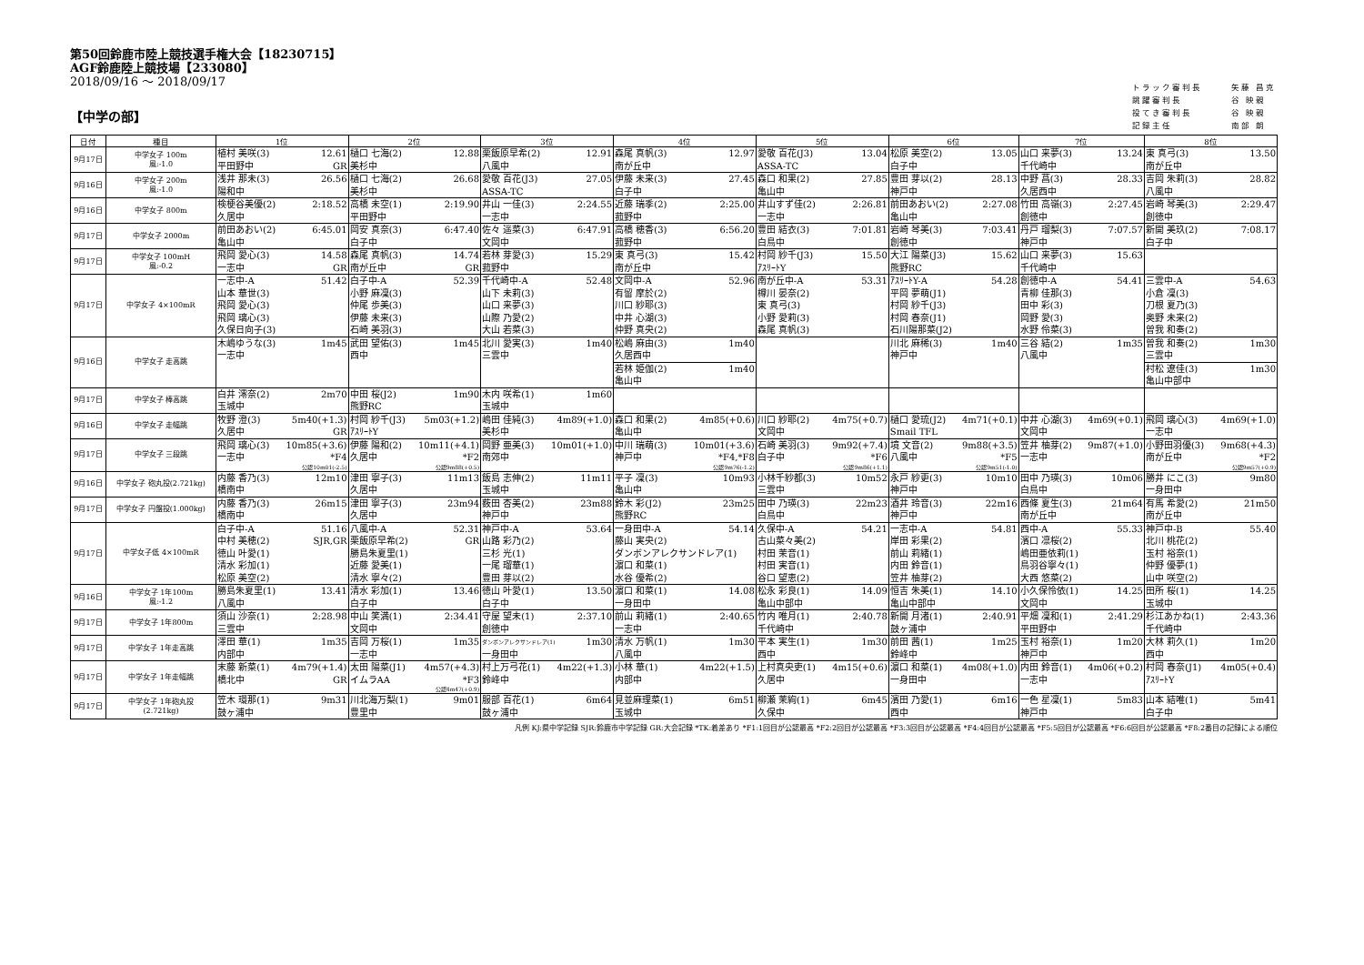第50回鈴鹿市陸上競技選手権大会【18230715】
AGF鈴鹿陸上競技場【233080】
2018/09/16 ～ 2018/09/17
【中学の部】
| トラック審判長 | 矢藤 昌克 |
| 跳躍審判長 | 谷 映親 |
| 投てき審判長 | 谷 映親 |
| 記録主任 | 南部 朗 |
| 日付 | 種目 | 1位 | 2位 | 3位 | 4位 | 5位 | 6位 | 7位 | 8位 |
| --- | --- | --- | --- | --- | --- | --- | --- | --- | --- |
| 9月17日 | 中学女子 100m 風:-1.0 | 植村 美咲(3) 12.61 平田野中 GR | 樋口 七海(2) 12.88 美杉中 | 栗飯原早希(2) 12.91 八風中 | 森尾 真帆(3) 12.97 南が丘中 | 愛敬 百花(J3) 13.04 ASSA-TC | 松原 美空(2) 13.05 白子中 | 山口 来夢(3) 13.24 千代崎中 | 東 真弓(3) 13.50 南が丘中 |
| 9月16日 | 中学女子 200m 風:-1.0 | 浅井 那未(3) 26.56 陽和中 | 樋口 七海(2) 26.68 美杉中 | 愛敬 百花(J3) 27.05 ASSA-TC | 伊藤 未来(3) 27.45 白子中 | 森口 和果(2) 27.85 亀山中 | 豊田 芽以(2) 28.13 神戸中 | 中野 菖(3) 28.33 久居西中 | 吉岡 朱莉(3) 28.82 八風中 |
| 9月16日 | 中学女子 800m | 検梗谷美優(2) 2:18.52 久居中 | 高橋 未空(1) 2:19.90 平田野中 | 井山 一佳(3) 2:24.55 一志中 | 近藤 瑞季(2) 2:25.00 菰野中 | 井山すず佳(2) 2:26.81 一志中 | 前田あおい(2) 2:27.08 亀山中 | 竹田 高嶺(3) 2:27.45 創徳中 | 岩崎 琴美(3) 2:29.47 創徳中 |
| 9月17日 | 中学女子 2000m | 前田あおい(2) 6:45.01 亀山中 | 岡安 真奈(3) 6:47.40 白子中 | 佐々 遥菜(3) 6:47.91 文岡中 | 高橋 穂香(3) 6:56.20 菰野中 | 豊田 結衣(3) 7:01.81 白鳥中 | 岩崎 琴美(3) 7:03.41 創徳中 | 丹戸 瑠梨(3) 7:07.57 神戸中 | 新開 美玖(2) 7:08.17 白子中 |
| 9月17日 | 中学女子 100mH 風:-0.2 | 飛岡 愛心(3) 14.58 一志中 GR | 森尾 真帆(3) 14.74 南が丘中 GR | 若林 芽愛(3) 15.29 菰野中 | 東 真弓(3) 15.42 南が丘中 | 村岡 紗千(J3) 15.50 ｱｽﾘｰﾄY | 大江 陽菜(J3) 15.62 熊野RC | 山口 来夢(3) 15.63 千代崎中 | |
| 9月17日 | 中学女子 4×100mR | 一志中-A 51.42 山本 華世(3) 飛岡 愛心(3) 飛岡 璃心(3) 久保日向子(3) | 白子中-A 52.39 小野 麻凜(3) 仲尾 歩美(3) 伊藤 未来(3) 石崎 美羽(3) | 千代崎中-A 52.48 山下 未莉(3) 山口 来夢(3) 山際 乃愛(2) 大山 若菜(3) | 文岡中-A 52.96 有留 摩於(2) 川口 紗耶(3) 中井 心湖(3) 仲野 真央(2) | 南が丘中-A 53.31 樽川 晏奈(2) 東 真弓(3) 小野 愛莉(3) 森尾 真帆(3) | ｱｽﾘｰﾄY-A 54.28 平岡 夢萌(J1) 村岡 紗千(J3) 村岡 春奈(J1) 石川陽那菜(J2) | 創徳中-A 54.41 青柳 佳那(3) 田中 彩(3) 岡野 愛(3) 水野 伶菜(3) | 三雲中-A 54.63 小倉 凜(3) 刀根 夏乃(3) 奥野 未来(2) 曽我 和奏(2) |
| 9月16日 | 中学女子 走高跳 | 木嶋ゆうな(3) 1m45 一志中 | 武田 望佑(3) 1m45 西中 | 北川 愛実(3) 1m40 三雲中 | 松嶋 麻由(3) 1m40 久居西中 若林 姫伽(2) 1m40 亀山中 | | 川北 麻稀(3) 1m40 神戸中 | 三谷 結(2) 1m35 八風中 | 曽我 和奏(2) 1m30 三雲中 村松 遼佳(3) 1m30 亀山中部中 |
| 9月17日 | 中学女子 棒高跳 | 白井 澪奈(2) 2m70 玉城中 | 中田 桜(J2) 1m90 熊野RC | 木内 咲希(1) 1m60 玉城中 | | | | | |
| 9月16日 | 中学女子 走幅跳 | 牧野 澄(3) 5m40(+1.3) 久居中 GR | 村岡 紗千(J3) 5m03(+1.2) ｱｽﾘｰﾄY | 嶋田 佳純(3) 4m89(+1.0) 美杉中 | 森口 和果(2) 4m85(+0.6) 亀山中 | 川口 紗耶(2) 4m75(+0.7) 文岡中 | 樋口 愛琉(J2) 4m71(+0.1) Smail TFL | 中井 心湖(3) 4m69(+0.1) 文岡中 | 飛岡 璃心(3) 4m69(+1.0) 一志中 |
| 9月17日 | 中学女子 三段跳 | 飛岡 璃心(3) 10m85(+3.6) 一志中 *F4 公認10m01(-2.5) | 伊藤 陽和(2) 10m11(+4.1) 久居中 *F2 公認9m88(+0.5) | 岡野 亜美(3) 10m01(+1.0) 南郊中 | 中川 瑞萌(3) 10m01(+3.6) 神戸中 *F4,*F8 公認9m76(-1.2) | 石崎 美羽(3) 9m92(+7.4) 白子中 *F6 公認9m86(+1.1) | 境 文音(2) 9m88(+3.5) 八風中 *F5 公認9m51(-1.0) | 笠井 柚芽(2) 9m87(+1.0) 一志中 | 小野田羽優(3) 9m68(+4.3) 南が丘中 *F2 公認9m57(+0.9) |
| 9月16日 | 中学女子 砲丸投(2.721kg) | 内藤 香乃(3) 12m10 橋南中 | 津田 寧子(3) 11m13 久居中 | 飯島 志伸(2) 11m11 玉城中 | 平子 凜(3) 10m93 亀山中 | 小林千紗都(3) 10m52 三雲中 | 永戸 紗更(3) 10m10 神戸中 | 田中 乃瑛(3) 10m06 白鳥中 | 勝井 にこ(3) 9m80 一身田中 |
| 9月17日 | 中学女子 円盤投(1.000kg) | 内藤 香乃(3) 26m15 橋南中 | 津田 寧子(3) 23m94 久居中 | 薮田 杏美(2) 23m88 神戸中 | 鈴木 彩(J2) 23m25 熊野RC | 田中 乃瑛(3) 22m23 白鳥中 | 酒井 玲音(3) 22m16 神戸中 | 西條 夏生(3) 21m64 南が丘中 | 有馬 希愛(2) 21m50 南が丘中 |
| 9月17日 | 中学女子低 4×100mR | 白子中-A 51.16 中村 美穂(2) SJR,GR 徳山 叶愛(1) 清水 彩加(1) 松原 美空(2) | 八風中-A 52.31 栗飯原早希(2) GR 勝島朱夏里(1) 近藤 愛美(1) 清水 寧々(2) | 神戸中-A 53.64 山路 彩乃(2) 三杉 光(1) 一尾 瑠華(1) 豊田 芽以(2) | 一身田中-A 54.14 藤山 実央(2) ダンボンアレクサンドレア(1) 濵口 和菜(1) 水谷 優希(2) | 久保中-A 54.21 古山菜々美(2) 村田 茉音(1) 村田 実音(1) 谷口 望恵(2) | 一志中-A 54.81 岸田 彩果(2) 前山 莉緒(1) 内田 鈴音(1) 笠井 柚芽(2) | 西中-A 55.33 濱口 凛桜(2) 嶋田亜依莉(1) 鳥羽谷寧々(1) 大西 悠菜(2) | 神戸中-B 55.40 北川 桃花(2) 玉村 裕奈(1) 仲野 優夢(1) 山中 咲空(2) |
| 9月16日 | 中学女子 1年100m 風:-1.2 | 勝島朱夏里(1) 13.41 八風中 | 清水 彩加(1) 13.46 白子中 | 徳山 叶愛(1) 13.50 白子中 | 濵口 和菜(1) 14.08 一身田中 | 松永 彩良(1) 14.09 亀山中部中 | 恒吉 朱美(1) 14.10 亀山中部中 | 小久保怜依(1) 14.25 文岡中 | 田所 桜(1) 14.25 玉城中 |
| 9月17日 | 中学女子 1年800m | 須山 沙奈(1) 2:28.98 三雲中 | 中山 笑満(1) 2:34.41 文岡中 | 守屋 望未(1) 2:37.10 創徳中 | 前山 莉緒(1) 2:40.65 一志中 | 竹内 唯月(1) 2:40.78 千代崎中 | 新開 月渚(1) 2:40.91 鼓ヶ浦中 | 平畑 凜和(1) 2:41.29 平田野中 | 杉江あかね(1) 2:43.36 千代崎中 |
| 9月17日 | 中学女子 1年走高跳 | 澤田 華(1) 1m35 内部中 | 吉岡 万桜(1) 1m35 一志中 | ダンボンアレクサンドレア(1) 1m30 一身田中 | 清水 万帆(1) 1m30 八風中 | 平本 実生(1) 1m30 西中 | 前田 茜(1) 1m25 鈴峰中 | 玉村 裕奈(1) 1m20 神戸中 | 大林 莉久(1) 1m20 西中 |
| 9月17日 | 中学女子 1年走幅跳 | 末藤 新菜(1) 4m79(+1.4) 橋北中 GR | 太田 陽菜(J1) 4m57(+4.3) イムラAA *F3 公認4m47(+0.9) | 村上万弓花(1) 4m22(+1.3) 鈴峰中 | 小林 華(1) 4m22(+1.5) 内部中 | 上村真央吏(1) 4m15(+0.6) 久居中 | 濵口 和菜(1) 4m08(+1.0) 一身田中 | 内田 鈴音(1) 4m06(+0.2) 一志中 | 村岡 春奈(J1) 4m05(+0.4) ｱｽﾘｰﾄY |
| 9月17日 | 中学女子 1年砲丸投 (2.721kg) | 笠木 環那(1) 9m31 鼓ヶ浦中 | 川北海万梨(1) 9m01 豊里中 | 服部 百花(1) 6m64 鼓ヶ浦中 | 見並麻理菜(1) 6m51 玉城中 | 柳瀬 茉絢(1) 6m45 久保中 | 濱田 乃愛(1) 6m16 西中 | 一色 星凜(1) 5m83 神戸中 | 山本 結唯(1) 5m41 白子中 |
凡例 KJ:県中学記録 SJR:鈴鹿市中学記録 GR:大会記録 *TK:着差あり *F1:1回目が公認最高 *F2:2回目が公認最高 *F3:3回目が公認最高 *F4:4回目が公認最高 *F5:5回目が公認最高 *F6:6回目が公認最高 *F8:2番目の記録による順位